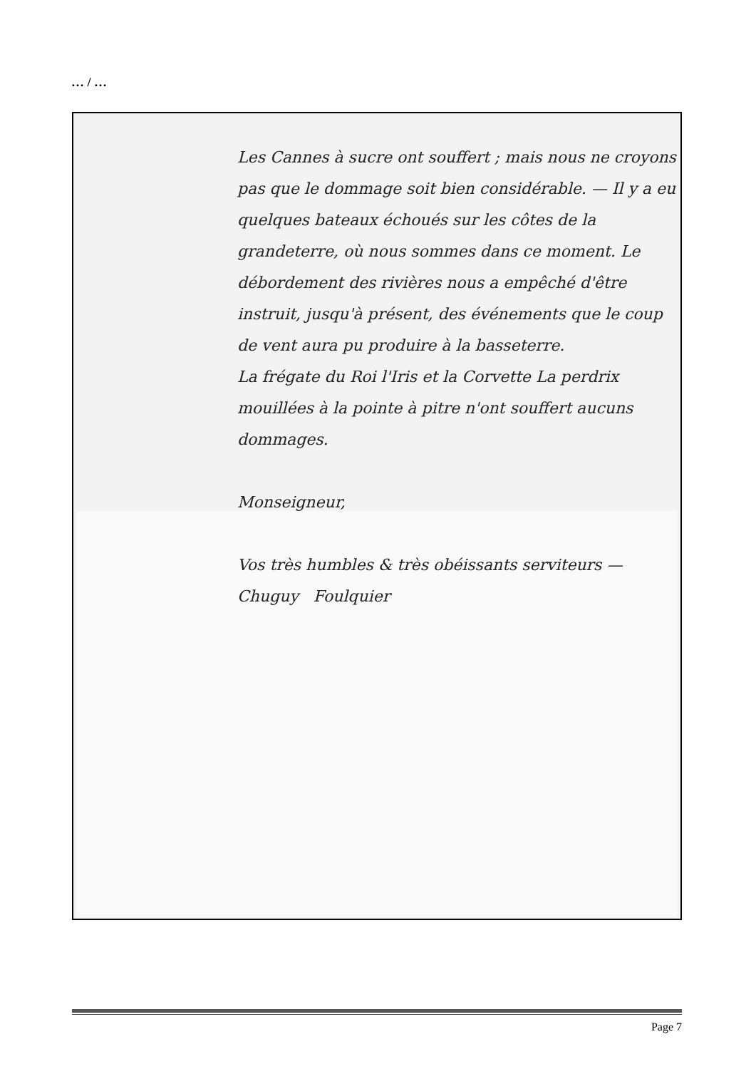… / …
Les Cannes à sucre ont souffert ; mais nous ne croyons pas que le dommage soit bien considérable. — Il y a eu quelques bateaux échoués sur les côtes de la grandeterre, où nous sommes dans ce moment. Le débordement des rivières nous a empêché d'être instruit, jusqu'à présent, des événements que le coup de vent aura pu produire à la basseterre.
La frégate du Roi l'Iris et la Corvette La perdrix mouillées à la pointe à pitre n'ont souffert aucuns dommages.
Monseigneur,
Vos très humbles & très obéissants serviteurs —
Chuguy Foulquier
Page 7